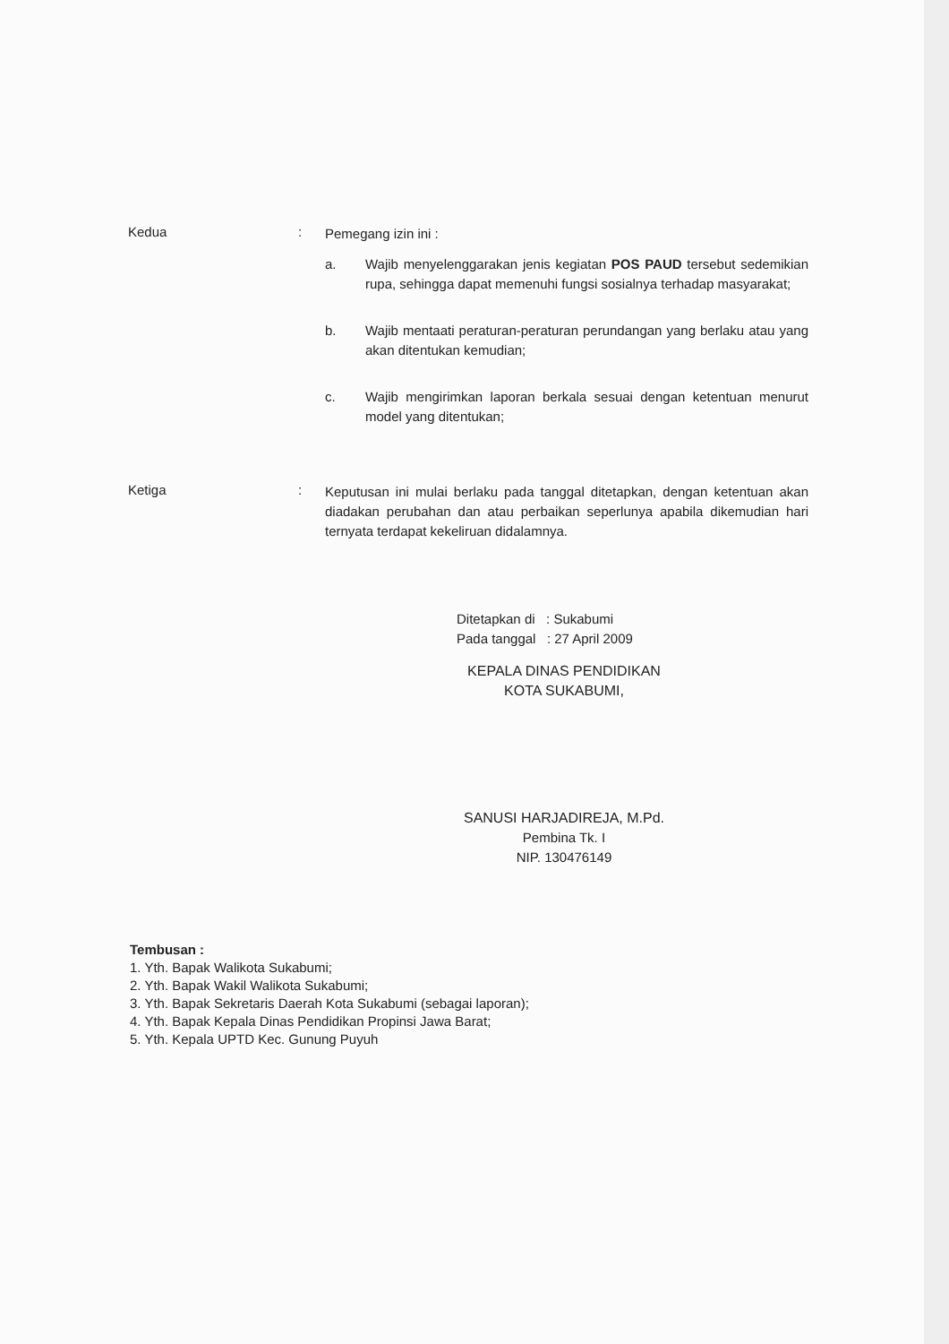Kedua :
Pemegang izin ini :
a. Wajib menyelenggarakan jenis kegiatan POS PAUD tersebut sedemikian rupa, sehingga dapat memenuhi fungsi sosialnya terhadap masyarakat;
b. Wajib mentaati peraturan-peraturan perundangan yang berlaku atau yang akan ditentukan kemudian;
c. Wajib mengirimkan laporan berkala sesuai dengan ketentuan menurut model yang ditentukan;
Ketiga :
Keputusan ini mulai berlaku pada tanggal ditetapkan, dengan ketentuan akan diadakan perubahan dan atau perbaikan seperlunya apabila dikemudian hari ternyata terdapat kekeliruan didalamnya.
Ditetapkan di : Sukabumi
Pada tanggal : 27 April 2009
KEPALA DINAS PENDIDIKAN
KOTA SUKABUMI,
SANUSI HARJADIREJA, M.Pd.
Pembina Tk. I
NIP. 130476149
Tembusan :
1. Yth. Bapak Walikota Sukabumi;
2. Yth. Bapak Wakil Walikota Sukabumi;
3. Yth. Bapak Sekretaris Daerah Kota Sukabumi (sebagai laporan);
4. Yth. Bapak Kepala Dinas Pendidikan Propinsi Jawa Barat;
5. Yth. Kepala UPTD Kec. Gunung Puyuh